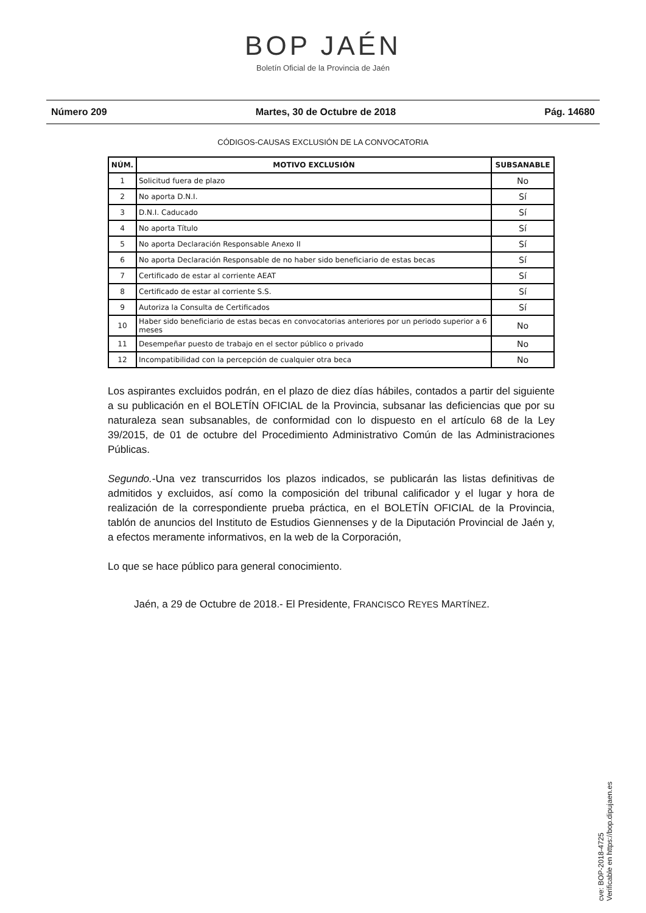BOP JAÉN
Boletín Oficial de la Provincia de Jaén
Número 209 Martes, 30 de Octubre de 2018 Pág. 14680
CÓDIGOS-CAUSAS EXCLUSIÓN DE LA CONVOCATORIA
| NÚM. | MOTIVO EXCLUSIÓN | SUBSANABLE |
| --- | --- | --- |
| 1 | Solicitud fuera de plazo | No |
| 2 | No aporta D.N.I. | Sí |
| 3 | D.N.I. Caducado | Sí |
| 4 | No aporta Título | Sí |
| 5 | No aporta Declaración Responsable Anexo II | Sí |
| 6 | No aporta Declaración Responsable de no haber sido beneficiario de estas becas | Sí |
| 7 | Certificado de estar al corriente AEAT | Sí |
| 8 | Certificado de estar al corriente S.S. | Sí |
| 9 | Autoriza la Consulta de Certificados | Sí |
| 10 | Haber sido beneficiario de estas becas en convocatorias anteriores por un periodo superior a 6 meses | No |
| 11 | Desempeñar puesto de trabajo en el sector público o privado | No |
| 12 | Incompatibilidad con la percepción de cualquier otra beca | No |
Los aspirantes excluidos podrán, en el plazo de diez días hábiles, contados a partir del siguiente a su publicación en el BOLETÍN OFICIAL de la Provincia, subsanar las deficiencias que por su naturaleza sean subsanables, de conformidad con lo dispuesto en el artículo 68 de la Ley 39/2015, de 01 de octubre del Procedimiento Administrativo Común de las Administraciones Públicas.
Segundo.-Una vez transcurridos los plazos indicados, se publicarán las listas definitivas de admitidos y excluidos, así como la composición del tribunal calificador y el lugar y hora de realización de la correspondiente prueba práctica, en el BOLETÍN OFICIAL de la Provincia, tablón de anuncios del Instituto de Estudios Giennenses y de la Diputación Provincial de Jaén y, a efectos meramente informativos, en la web de la Corporación,
Lo que se hace público para general conocimiento.
Jaén, a 29 de Octubre de 2018.- El Presidente, FRANCISCO REYES MARTÍNEZ.
cve: BOP-2018-4725
Verificable en https://bop.dipujaen.es